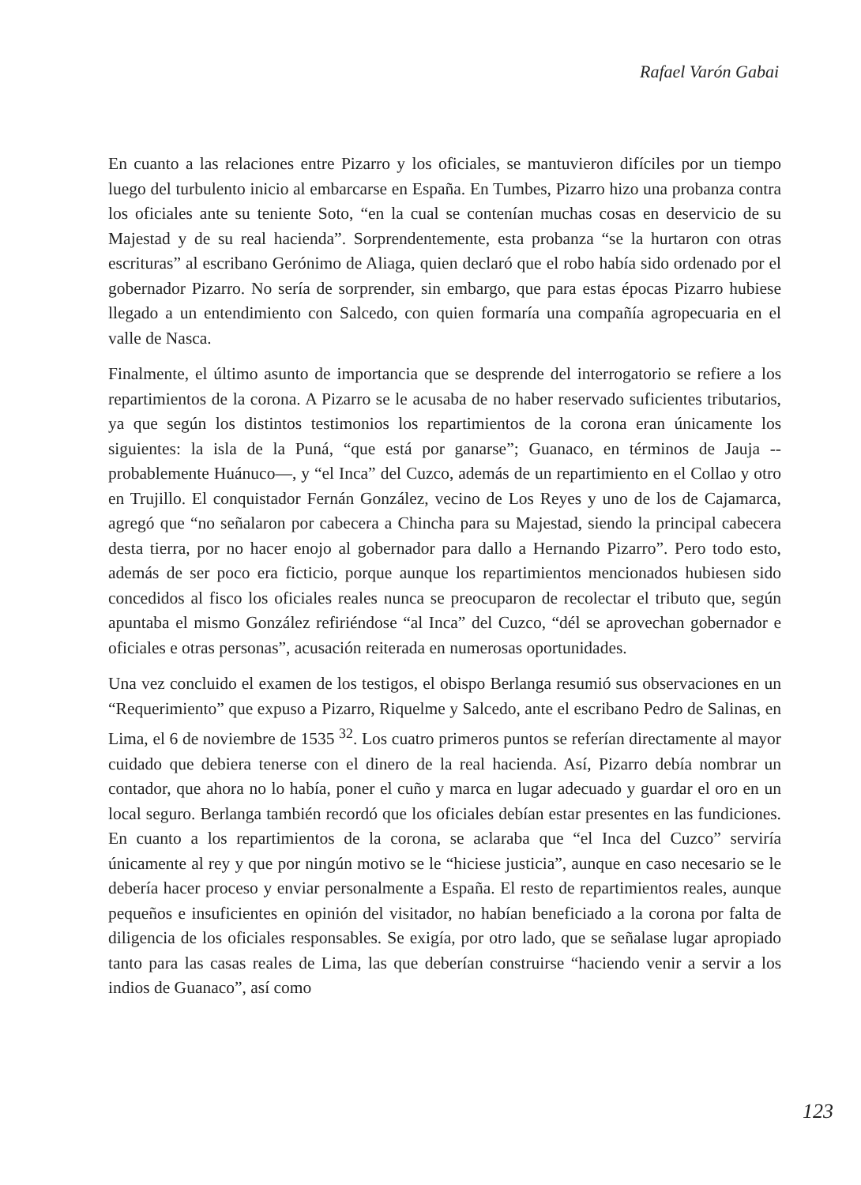Rafael Varón Gabai
En cuanto a las relaciones entre Pizarro y los oficiales, se mantuvieron difíciles por un tiempo luego del turbulento inicio al embarcarse en España. En Tumbes, Pizarro hizo una probanza contra los oficiales ante su teniente Soto, “en la cual se contenían muchas cosas en deservicio de su Majestad y de su real hacienda”. Sorprendentemente, esta probanza “se la hurtaron con otras escrituras” al escribano Gerónimo de Aliaga, quien declaró que el robo había sido ordenado por el gobernador Pizarro. No sería de sorprender, sin embargo, que para estas épocas Pizarro hubiese llegado a un entendimiento con Salcedo, con quien formaría una compañía agropecuaria en el valle de Nasca.
Finalmente, el último asunto de importancia que se desprende del interrogatorio se refiere a los repartimientos de la corona. A Pizarro se le acusaba de no haber reservado suficientes tributarios, ya que según los distintos testimonios los repartimientos de la corona eran únicamente los siguientes: la isla de la Puná, “que está por ganarse”; Guanaco, en términos de Jauja --probablemente Huánuco—, y “el Inca” del Cuzco, además de un repartimiento en el Collao y otro en Trujillo. El conquistador Fernán González, vecino de Los Reyes y uno de los de Cajamarca, agregó que “no señalaron por cabecera a Chincha para su Majestad, siendo la principal cabecera desta tierra, por no hacer enojo al gobernador para dallo a Hernando Pizarro”. Pero todo esto, además de ser poco era ficticio, porque aunque los repartimientos mencionados hubiesen sido concedidos al fisco los oficiales reales nunca se preocuparon de recolectar el tributo que, según apuntaba el mismo González refiriéndose “al Inca” del Cuzco, “dél se aprovechan gobernador e oficiales e otras personas”, acusación reiterada en numerosas oportunidades.
Una vez concluido el examen de los testigos, el obispo Berlanga resumió sus observaciones en un “Requerimiento” que expuso a Pizarro, Riquelme y Salcedo, ante el escribano Pedro de Salinas, en Lima, el 6 de noviembre de 1535 <sup>32</sup>. Los cuatro primeros puntos se referían directamente al mayor cuidado que debiera tenerse con el dinero de la real hacienda. Así, Pizarro debía nombrar un contador, que ahora no lo había, poner el cuño y marca en lugar adecuado y guardar el oro en un local seguro. Berlanga también recordó que los oficiales debían estar presentes en las fundiciones. En cuanto a los repartimientos de la corona, se aclaraba que “el Inca del Cuzco” serviría únicamente al rey y que por ningún motivo se le “hiciese justicia”, aunque en caso necesario se le debería hacer proceso y enviar personalmente a España. El resto de repartimientos reales, aunque pequeños e insuficientes en opinión del visitador, no habían beneficiado a la corona por falta de diligencia de los oficiales responsables. Se exigía, por otro lado, que se señalase lugar apropiado tanto para las casas reales de Lima, las que deberían construirse “haciendo venir a servir a los indios de Guanaco”, así como
123